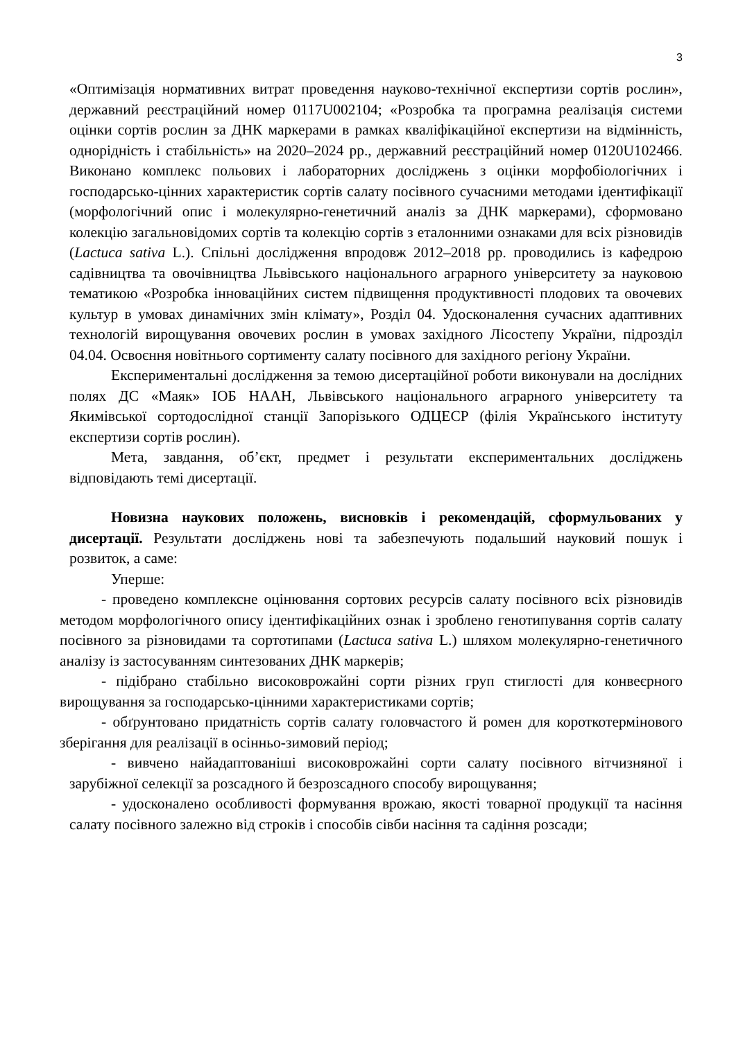3
«Оптимізація нормативних витрат проведення науково-технічної експертизи сортів рослин», державний реєстраційний номер 0117U002104; «Розробка та програмна реалізація системи оцінки сортів рослин за ДНК маркерами в рамках кваліфікаційної експертизи на відмінність, однорідність і стабільність» на 2020–2024 рр., державний реєстраційний номер 0120U102466. Виконано комплекс польових і лабораторних досліджень з оцінки морфобіологічних і господарсько-цінних характеристик сортів салату посівного сучасними методами ідентифікації (морфологічний опис і молекулярно-генетичний аналіз за ДНК маркерами), сформовано колекцію загальновідомих сортів та колекцію сортів з еталонними ознаками для всіх різновидів (Lactuca sativa L.). Спільні дослідження впродовж 2012–2018 рр. проводились із кафедрою садівництва та овочівництва Львівського національного аграрного університету за науковою тематикою «Розробка інноваційних систем підвищення продуктивності плодових та овочевих культур в умовах динамічних змін клімату», Розділ 04. Удосконалення сучасних адаптивних технологій вирощування овочевих рослин в умовах західного Лісостепу України, підрозділ 04.04. Освоєння новітнього сортименту салату посівного для західного регіону України.
Експериментальні дослідження за темою дисертаційної роботи виконували на дослідних полях ДС «Маяк» ІОБ НААН, Львівського національного аграрного університету та Якимівської сортодослідної станції Запорізького ОДЦЕСР (філія Українського інституту експертизи сортів рослин).
Мета, завдання, об’єкт, предмет і результати експериментальних досліджень відповідають темі дисертації.
Новизна наукових положень, висновків і рекомендацій, сформульованих у дисертації. Результати досліджень нові та забезпечують подальший науковий пошук і розвиток, а саме:
Уперше:
- проведено комплексне оцінювання сортових ресурсів салату посівного всіх різновидів методом морфологічного опису ідентифікаційних ознак і зроблено генотипування сортів салату посівного за різновидами та сортотипами (Lactuca sativa L.) шляхом молекулярно-генетичного аналізу із застосуванням синтезованих ДНК маркерів;
- підібрано стабільно високоврожайні сорти різних груп стиглості для конвеєрного вирощування за господарсько-цінними характеристиками сортів;
- обґрунтовано придатність сортів салату головчастого й ромен для короткотермінового зберігання для реалізації в осінньо-зимовий період;
- вивчено найадаптованіші високоврожайні сорти салату посівного вітчизняної і зарубіжної селекції за розсадного й безрозсадного способу вирощування;
- удосконалено особливості формування врожаю, якості товарної продукції та насіння салату посівного залежно від строків і способів сівби насіння та садіння розсади;